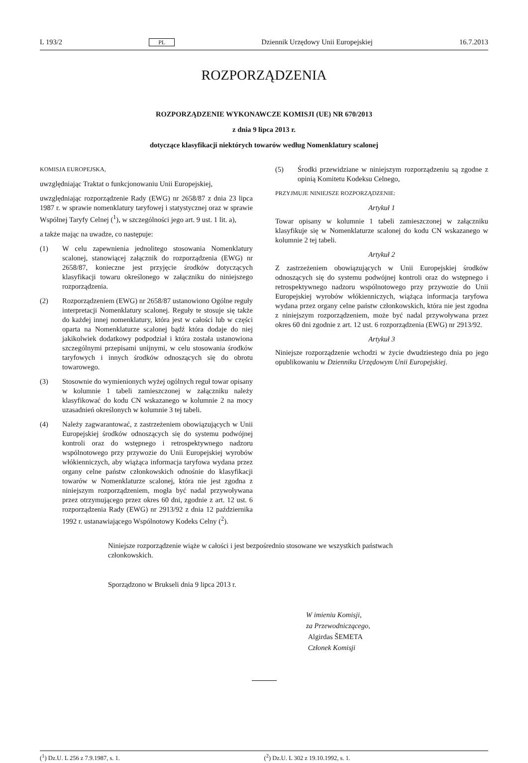L 193/2 PL Dziennik Urzędowy Unii Europejskiej 16.7.2013
ROZPORZĄDZENIA
ROZPORZĄDZENIE WYKONAWCZE KOMISJI (UE) NR 670/2013
z dnia 9 lipca 2013 r.
dotyczące klasyfikacji niektórych towarów według Nomenklatury scalonej
KOMISJA EUROPEJSKA,
uwzględniając Traktat o funkcjonowaniu Unii Europejskiej,
uwzględniając rozporządzenie Rady (EWG) nr 2658/87 z dnia 23 lipca 1987 r. w sprawie nomenklatury taryfowej i statystycznej oraz w sprawie Wspólnej Taryfy Celnej (<sup>1</sup>), w szczególności jego art. 9 ust. 1 lit. a),
a także mając na uwadze, co następuje:
(1) W celu zapewnienia jednolitego stosowania Nomenklatury scalonej, stanowiącej załącznik do rozporządzenia (EWG) nr 2658/87, konieczne jest przyjęcie środków dotyczących klasyfikacji towaru określonego w załączniku do niniejszego rozporządzenia.
(2) Rozporządzeniem (EWG) nr 2658/87 ustanowiono Ogólne reguły interpretacji Nomenklatury scalonej. Reguły te stosuje się także do każdej innej nomenklatury, która jest w całości lub w części oparta na Nomenklaturze scalonej bądź która dodaje do niej jakikolwiek dodatkowy podpodział i która została ustanowiona szczególnymi przepisami unijnymi, w celu stosowania środków taryfowych i innych środków odnoszących się do obrotu towarowego.
(3) Stosownie do wymienionych wyżej ogólnych reguł towar opisany w kolumnie 1 tabeli zamieszczonej w załączniku należy klasyfikować do kodu CN wskazanego w kolumnie 2 na mocy uzasadnień określonych w kolumnie 3 tej tabeli.
(4) Należy zagwarantować, z zastrzeżeniem obowiązujących w Unii Europejskiej środków odnoszących się do systemu podwójnej kontroli oraz do wstępnego i retrospektywnego nadzoru wspólnotowego przy przywozie do Unii Europejskiej wyrobów włókienniczych, aby wiążąca informacja taryfowa wydana przez organy celne państw członkowskich odnośnie do klasyfikacji towarów w Nomenklaturze scalonej, która nie jest zgodna z niniejszym rozporządzeniem, mogła być nadal przywoływana przez otrzymującego przez okres 60 dni, zgodnie z art. 12 ust. 6 rozporządzenia Rady (EWG) nr 2913/92 z dnia 12 października 1992 r. ustanawiającego Wspólnotowy Kodeks Celny (<sup>2</sup>).
(5) Środki przewidziane w niniejszym rozporządzeniu są zgodne z opinią Komitetu Kodeksu Celnego,
PRZYJMUJE NINIEJSZE ROZPORZĄDZENIE:
Artykuł 1
Towar opisany w kolumnie 1 tabeli zamieszczonej w załączniku klasyfikuje się w Nomenklaturze scalonej do kodu CN wskazanego w kolumnie 2 tej tabeli.
Artykuł 2
Z zastrzeżeniem obowiązujących w Unii Europejskiej środków odnoszących się do systemu podwójnej kontroli oraz do wstępnego i retrospektywnego nadzoru wspólnotowego przy przywozie do Unii Europejskiej wyrobów włókienniczych, wiążąca informacja taryfowa wydana przez organy celne państw członkowskich, która nie jest zgodna z niniejszym rozporządzeniem, może być nadal przywoływana przez okres 60 dni zgodnie z art. 12 ust. 6 rozporządzenia (EWG) nr 2913/92.
Artykuł 3
Niniejsze rozporządzenie wchodzi w życie dwudziestego dnia po jego opublikowaniu w Dzienniku Urzędowym Unii Europejskiej.
Niniejsze rozporządzenie wiąże w całości i jest bezpośrednio stosowane we wszystkich państwach członkowskich.
Sporządzono w Brukseli dnia 9 lipca 2013 r.
W imieniu Komisji,
za Przewodniczącego,
Algirdas ŠEMETA
Członek Komisji
(<sup>1</sup>) Dz.U. L 256 z 7.9.1987, s. 1.
(<sup>2</sup>) Dz.U. L 302 z 19.10.1992, s. 1.